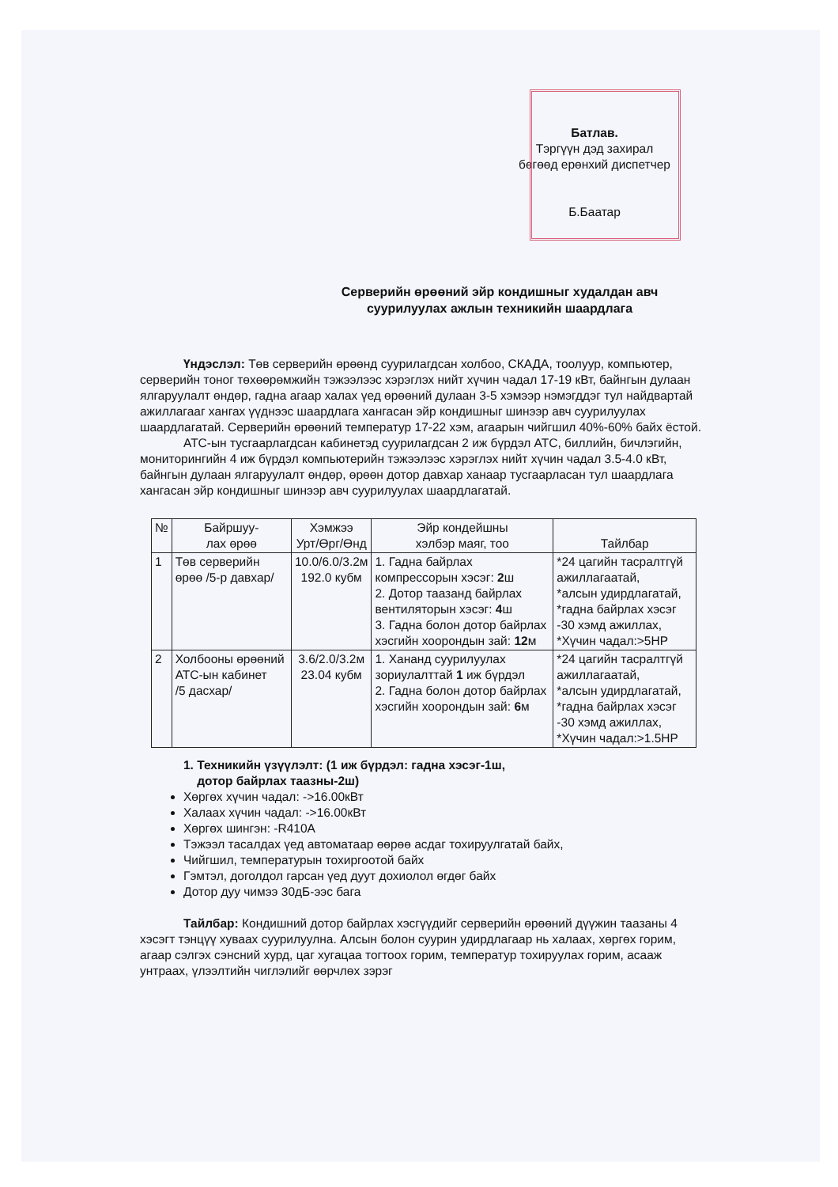Батлав.
Тэргүүн дэд захирал
бөгөөд ерөнхий диспетчер
Б.Баатар
Серверийн өрөөний эйр кондишныг худалдан авч
суурилуулах ажлын техникийн шаардлага
Үндэслэл: Төв серверийн өрөөнд суурилагдсан холбоо, СКАДА, тоолуур, компьютер, серверийн тоног төхөөрөмжийн тэжээлээс хэрэглэх нийт хүчин чадал 17-19 кВт, байнгын дулаан ялгаруулалт өндөр, гадна агаар халах үед өрөөний дулаан 3-5 хэмээр нэмэгддэг тул найдвартай ажиллагааг хангах үүднээс шаардлага хангасан эйр кондишныг шинээр авч суурилуулах шаардлагатай. Серверийн өрөөний температур 17-22 хэм, агаарын чийгшил 40%-60% байх ёстой.
АТС-ын тусгаарлагдсан кабинетэд суурилагдсан 2 иж бүрдэл АТС, биллийн, бичлэгийн, мониторингийн 4 иж бүрдэл компьютерийн тэжээлээс хэрэглэх нийт хүчин чадал 3.5-4.0 кВт, байнгын дулаан ялгаруулалт өндөр, өрөөн дотор давхар ханаар тусгаарласан тул шаардлага хангасан эйр кондишныг шинээр авч суурилуулах шаардлагатай.
| № | Байршуу- лах өрөө | Хэмжээ Урт/Өрг/Өнд | Эйр кондейшны хэлбэр маяг, тоо | Тайлбар |
| --- | --- | --- | --- | --- |
| 1 | Төв серверийн өрөө /5-р давхар/ | 10.0/6.0/3.2м 192.0 кубм | 1. Гадна байрлах компрессорын хэсэг: 2 ш 2. Дотор таазанд байрлах вентиляторын хэсэг: 4 ш 3. Гадна болон дотор байрлах хэсгийн хоорондын зай: 12 м | *24 цагийн тасралтгүй ажиллагаатай, *алсын удирдлагатай, *гадна байрлах хэсэг -30 хэмд ажиллах, *Хүчин чадал:>5HP |
| 2 | Холбооны өрөөний АТС-ын кабинет /5 дасхар/ | 3.6/2.0/3.2м 23.04 кубм | 1. Хананд суурилуулах зориулалттай 1 иж бүрдэл 2. Гадна болон дотор байрлах хэсгийн хоорондын зай: 6 м | *24 цагийн тасралтгүй ажиллагаатай, *алсын удирдлагатай, *гадна байрлах хэсэг -30 хэмд ажиллах, *Хүчин чадал:>1.5HP |
1. Техникийн үзүүлэлт: (1 иж бүрдэл: гадна хэсэг-1ш,
дотор байрлах таазны-2ш)
Хөргөх хүчин чадал: ->16.00кВт
Халаах хүчин чадал: ->16.00кВт
Хөргөх шингэн: -R410A
Тэжээл тасалдах үед автоматаар өөрөө асдаг тохируулгатай байх,
Чийгшил, температурын тохиргоотой байх
Гэмтэл, доголдол гарсан үед дуут дохиолол өгдөг байх
Дотор дуу чимээ 30дБ-ээс бага
Тайлбар: Кондишний дотор байрлах хэсгүүдийг серверийн өрөөний дүүжин таазаны 4 хэсэгт тэнцүү хуваах суурилуулна. Алсын болон суурин удирдлагаар нь халаах, хөргөх горим, агаар сэлгэх сэнсний хурд, цаг хугацаа тогтоох горим, температур тохируулах горим, асааж унтраах, үлээлтийн чиглэлийг өөрчлөх зэрэг